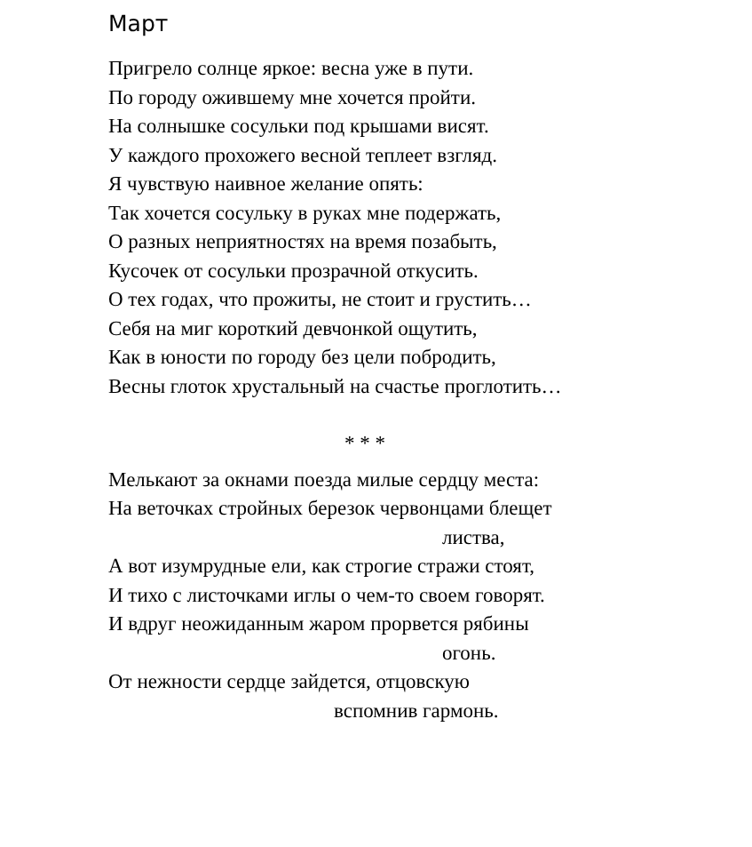Март
Пригрело солнце яркое: весна уже в пути.
По городу ожившему мне хочется пройти.
На солнышке сосульки под крышами висят.
У каждого прохожего весной теплеет взгляд.
Я чувствую наивное желание опять:
Так хочется сосульку в руках мне подержать,
О разных неприятностях на время позабыть,
Кусочек от сосульки прозрачной откусить.
О тех годах, что прожиты, не стоит и грустить…
Себя на миг короткий девчонкой ощутить,
Как в юности по городу без цели побродить,
Весны глоток хрустальный на счастье проглотить…
* * *
Мелькают за окнами поезда милые сердцу места:
На веточках стройных березок червонцами блещет
листва,
А вот изумрудные ели, как строгие стражи стоят,
И тихо с листочками иглы о чем-то своем говорят.
И вдруг неожиданным жаром прорвется рябины
огонь.
От нежности сердце зайдется, отцовскую
вспомнив гармонь.